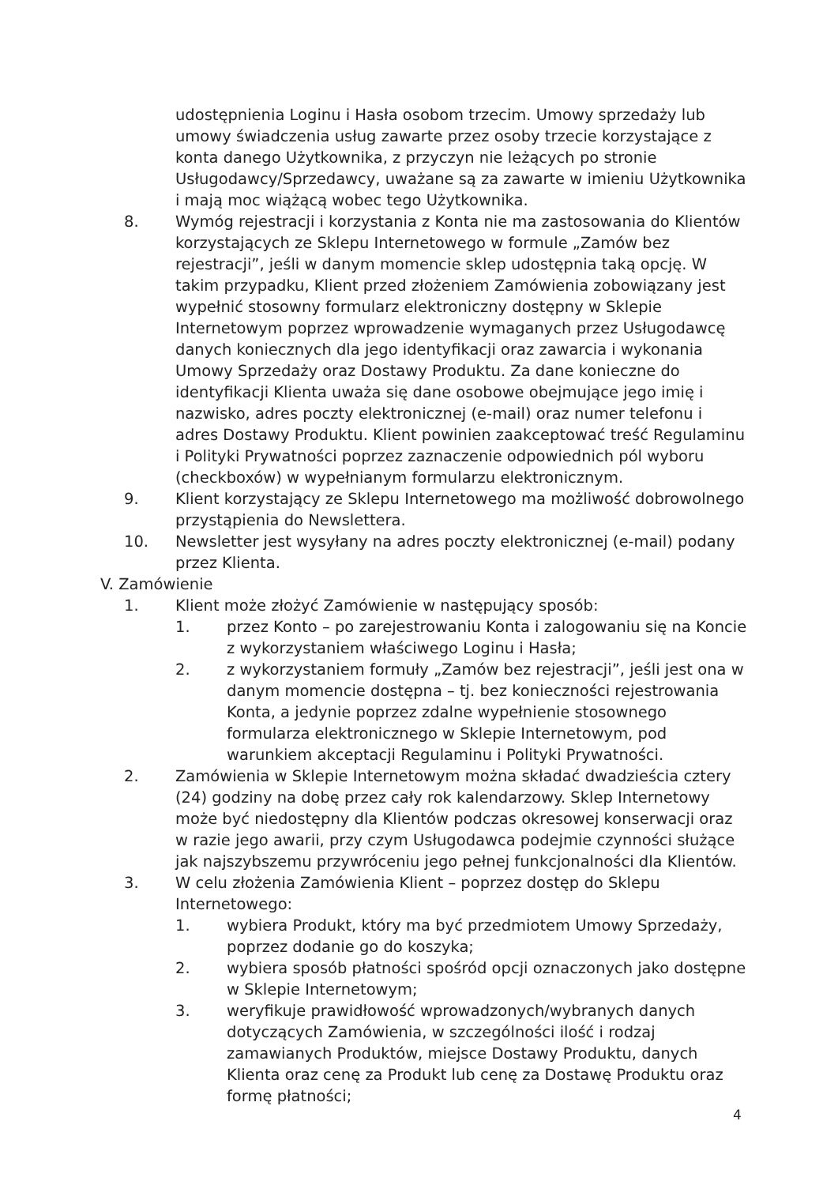udostępnienia Loginu i Hasła osobom trzecim. Umowy sprzedaży lub umowy świadczenia usług zawarte przez osoby trzecie korzystające z konta danego Użytkownika, z przyczyn nie leżących po stronie Usługodawcy/Sprzedawcy, uważane są za zawarte w imieniu Użytkownika i mają moc wiążącą wobec tego Użytkownika.
8. Wymóg rejestracji i korzystania z Konta nie ma zastosowania do Klientów korzystających ze Sklepu Internetowego w formule „Zamów bez rejestracji”, jeśli w danym momencie sklep udostępnia taką opcję. W takim przypadku, Klient przed złożeniem Zamówienia zobowiązany jest wypełnić stosowny formularz elektroniczny dostępny w Sklepie Internetowym poprzez wprowadzenie wymaganych przez Usługodawcę danych koniecznych dla jego identyfikacji oraz zawarcia i wykonania Umowy Sprzedaży oraz Dostawy Produktu. Za dane konieczne do identyfikacji Klienta uważa się dane osobowe obejmujące jego imię i nazwisko, adres poczty elektronicznej (e-mail) oraz numer telefonu i adres Dostawy Produktu. Klient powinien zaakceptować treść Regulaminu i Polityki Prywatności poprzez zaznaczenie odpowiednich pól wyboru (checkboxów) w wypełnianym formularzu elektronicznym.
9. Klient korzystający ze Sklepu Internetowego ma możliwość dobrowolnego przystąpienia do Newslettera.
10. Newsletter jest wysyłany na adres poczty elektronicznej (e-mail) podany przez Klienta.
V. Zamówienie
1. Klient może złożyć Zamówienie w następujący sposób:
1. przez Konto – po zarejestrowaniu Konta i zalogowaniu się na Koncie z wykorzystaniem właściwego Loginu i Hasła;
2. z wykorzystaniem formuły „Zamów bez rejestracji”, jeśli jest ona w danym momencie dostępna – tj. bez konieczności rejestrowania Konta, a jedynie poprzez zdalne wypełnienie stosownego formularza elektronicznego w Sklepie Internetowym, pod warunkiem akceptacji Regulaminu i Polityki Prywatności.
2. Zamówienia w Sklepie Internetowym można składać dwadzieścia cztery (24) godziny na dobę przez cały rok kalendarzowy. Sklep Internetowy może być niedostępny dla Klientów podczas okresowej konserwacji oraz w razie jego awarii, przy czym Usługodawca podejmie czynności służące jak najszybszemu przywróceniu jego pełnej funkcjonalności dla Klientów.
3. W celu złożenia Zamówienia Klient – poprzez dostęp do Sklepu Internetowego:
1. wybiera Produkt, który ma być przedmiotem Umowy Sprzedaży, poprzez dodanie go do koszyka;
2. wybiera sposób płatności spośród opcji oznaczonych jako dostępne w Sklepie Internetowym;
3. weryfikuje prawidłowość wprowadzonych/wybranych danych dotyczących Zamówienia, w szczególności ilość i rodzaj zamawianych Produktów, miejsce Dostawy Produktu, danych Klienta oraz cenę za Produkt lub cenę za Dostawę Produktu oraz formę płatności;
4